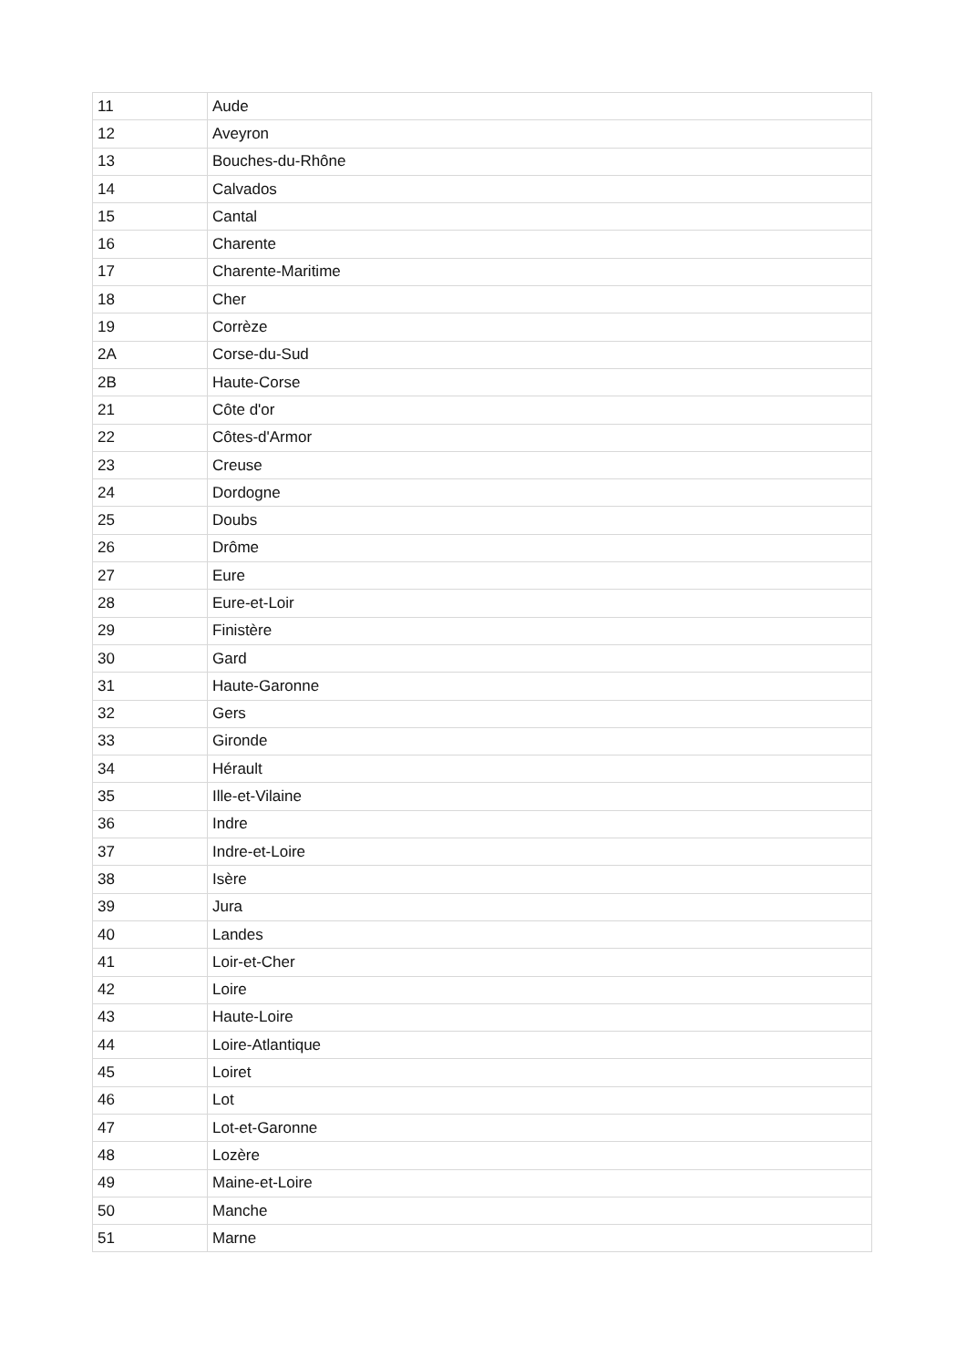| 11 | Aude |
| 12 | Aveyron |
| 13 | Bouches-du-Rhône |
| 14 | Calvados |
| 15 | Cantal |
| 16 | Charente |
| 17 | Charente-Maritime |
| 18 | Cher |
| 19 | Corrèze |
| 2A | Corse-du-Sud |
| 2B | Haute-Corse |
| 21 | Côte d'or |
| 22 | Côtes-d'Armor |
| 23 | Creuse |
| 24 | Dordogne |
| 25 | Doubs |
| 26 | Drôme |
| 27 | Eure |
| 28 | Eure-et-Loir |
| 29 | Finistère |
| 30 | Gard |
| 31 | Haute-Garonne |
| 32 | Gers |
| 33 | Gironde |
| 34 | Hérault |
| 35 | Ille-et-Vilaine |
| 36 | Indre |
| 37 | Indre-et-Loire |
| 38 | Isère |
| 39 | Jura |
| 40 | Landes |
| 41 | Loir-et-Cher |
| 42 | Loire |
| 43 | Haute-Loire |
| 44 | Loire-Atlantique |
| 45 | Loiret |
| 46 | Lot |
| 47 | Lot-et-Garonne |
| 48 | Lozère |
| 49 | Maine-et-Loire |
| 50 | Manche |
| 51 | Marne |